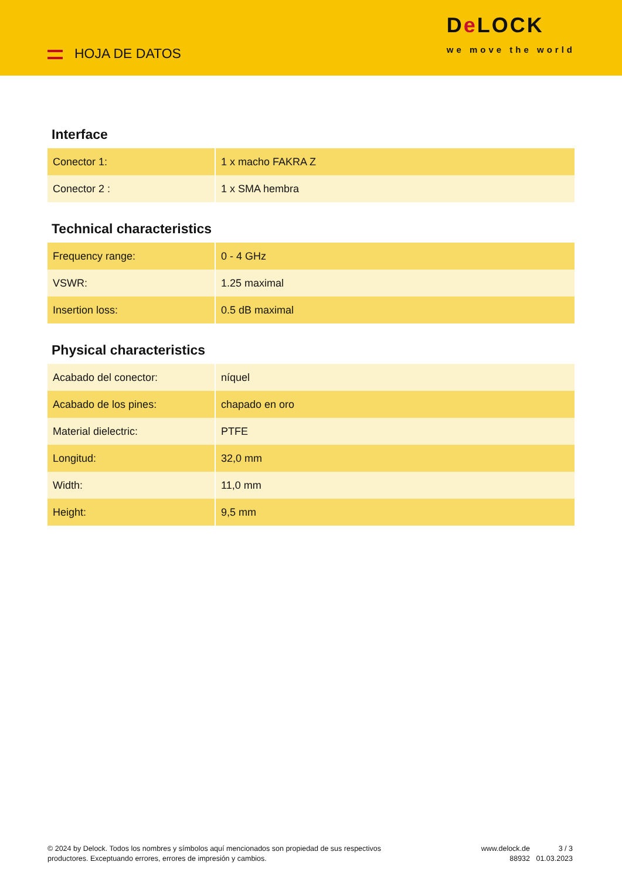HOJA DE DATOS
De LOCK
we move the world
Interface
| Conector 1: | 1 x macho FAKRA Z |
| Conector 2 : | 1 x SMA hembra |
Technical characteristics
| Frequency range: | 0 - 4 GHz |
| VSWR: | 1.25 maximal |
| Insertion loss: | 0.5 dB maximal |
Physical characteristics
| Acabado del conector: | níquel |
| Acabado de los pines: | chapado en oro |
| Material dielectric: | PTFE |
| Longitud: | 32,0 mm |
| Width: | 11,0 mm |
| Height: | 9,5 mm |
© 2024 by Delock. Todos los nombres y símbolos aquí mencionados son propiedad de sus respectivos productores. Exceptuando errores, errores de impresión y cambios.
www.delock.de
88932
3 / 3
01.03.2023